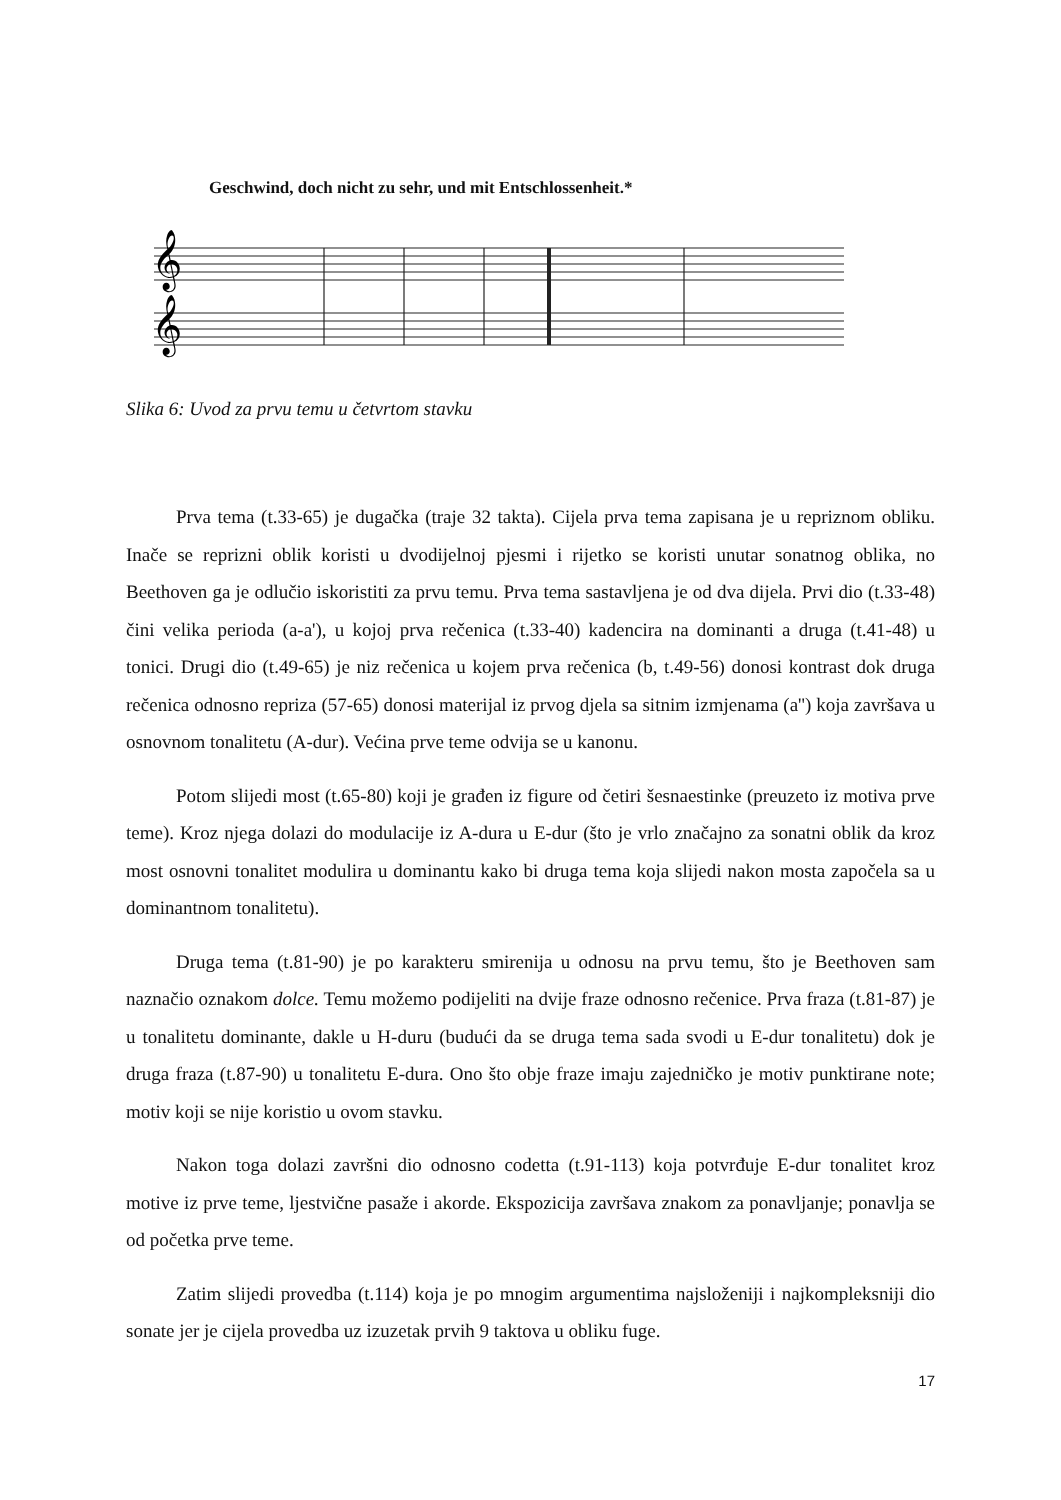Geschwind, doch nicht zu sehr, und mit Entschlossenheit.*
𝄞
𝄞
Slika 6: Uvod za prvu temu u četvrtom stavku
Prva tema (t.33-65) je dugačka (traje 32 takta). Cijela prva tema zapisana je u repriznom obliku. Inače se reprizni oblik koristi u dvodijelnoj pjesmi i rijetko se koristi unutar sonatnog oblika, no Beethoven ga je odlučio iskoristiti za prvu temu. Prva tema sastavljena je od dva dijela. Prvi dio (t.33-48) čini velika perioda (a-a'), u kojoj prva rečenica (t.33-40) kadencira na dominanti a druga (t.41-48) u tonici. Drugi dio (t.49-65) je niz rečenica u kojem prva rečenica (b, t.49-56) donosi kontrast dok druga rečenica odnosno repriza (57-65) donosi materijal iz prvog djela sa sitnim izmjenama (a'') koja završava u osnovnom tonalitetu (A-dur). Većina prve teme odvija se u kanonu.
Potom slijedi most (t.65-80) koji je građen iz figure od četiri šesnaestinke (preuzeto iz motiva prve teme). Kroz njega dolazi do modulacije iz A-dura u E-dur (što je vrlo značajno za sonatni oblik da kroz most osnovni tonalitet modulira u dominantu kako bi druga tema koja slijedi nakon mosta započela sa u dominantnom tonalitetu).
Druga tema (t.81-90) je po karakteru smirenija u odnosu na prvu temu, što je Beethoven sam naznačio oznakom dolce. Temu možemo podijeliti na dvije fraze odnosno rečenice. Prva fraza (t.81-87) je u tonalitetu dominante, dakle u H-duru (budući da se druga tema sada svodi u E-dur tonalitetu) dok je druga fraza (t.87-90) u tonalitetu E-dura. Ono što obje fraze imaju zajedničko je motiv punktirane note; motiv koji se nije koristio u ovom stavku.
Nakon toga dolazi završni dio odnosno codetta (t.91-113) koja potvrđuje E-dur tonalitet kroz motive iz prve teme, ljestvične pasaže i akorde. Ekspozicija završava znakom za ponavljanje; ponavlja se od početka prve teme.
Zatim slijedi provedba (t.114) koja je po mnogim argumentima najsloženiji i najkompleksniji dio sonate jer je cijela provedba uz izuzetak prvih 9 taktova u obliku fuge.
17